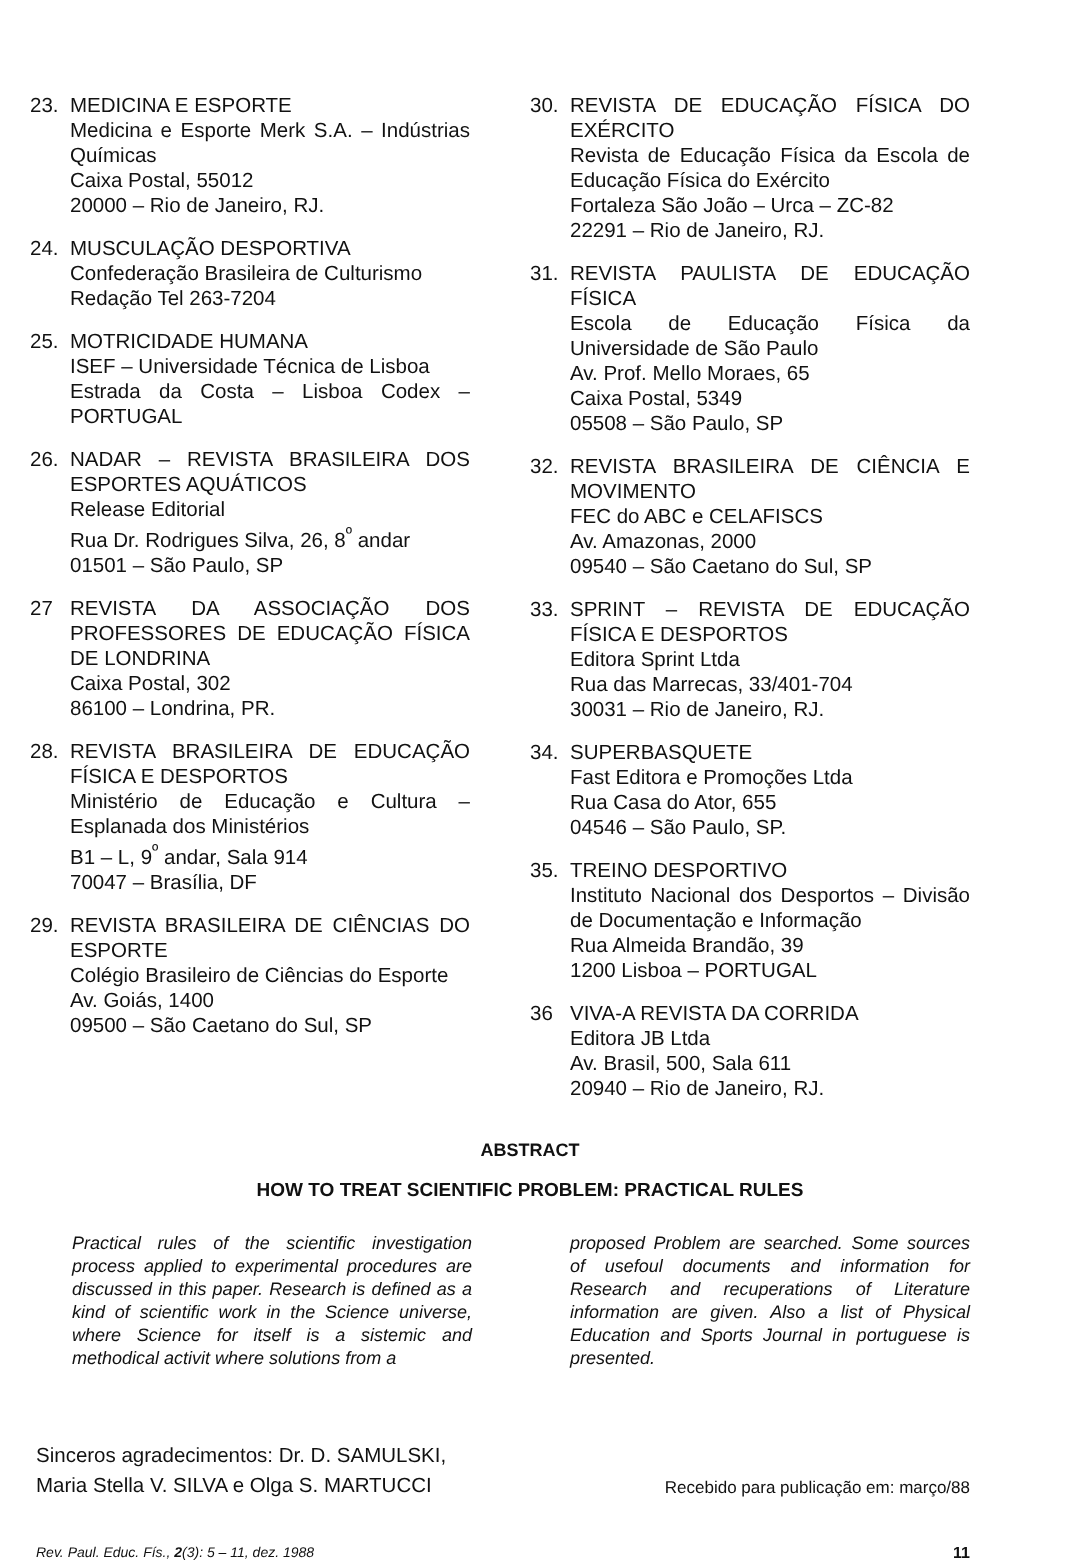23. MEDICINA E ESPORTE
Medicina e Esporte Merk S.A. – Indústrias Químicas
Caixa Postal, 55012
20000 – Rio de Janeiro, RJ.
24. MUSCULAÇÃO DESPORTIVA
Confederação Brasileira de Culturismo
Redação Tel 263-7204
25. MOTRICIDADE HUMANA
ISEF – Universidade Técnica de Lisboa
Estrada da Costa – Lisboa Codex – PORTUGAL
26. NADAR – REVISTA BRASILEIRA DOS ESPORTES AQUÁTICOS
Release Editorial
Rua Dr. Rodrigues Silva, 26, 8<sup>º</sup> andar
01501 – São Paulo, SP
27 REVISTA DA ASSOCIAÇÃO DOS PROFESSORES DE EDUCAÇÃO FÍSICA DE LONDRINA
Caixa Postal, 302
86100 – Londrina, PR.
28. REVISTA BRASILEIRA DE EDUCAÇÃO FÍSICA E DESPORTOS
Ministério de Educação e Cultura – Esplanada dos Ministérios
B1 – L, 9<sup>º</sup> andar, Sala 914
70047 – Brasília, DF
29. REVISTA BRASILEIRA DE CIÊNCIAS DO ESPORTE
Colégio Brasileiro de Ciências do Esporte
Av. Goiás, 1400
09500 – São Caetano do Sul, SP
30. REVISTA DE EDUCAÇÃO FÍSICA DO EXÉRCITO
Revista de Educação Física da Escola de Educação Física do Exército
Fortaleza São João – Urca – ZC-82
22291 – Rio de Janeiro, RJ.
31. REVISTA PAULISTA DE EDUCAÇÃO FÍSICA
Escola de Educação Física da Universidade de São Paulo
Av. Prof. Mello Moraes, 65
Caixa Postal, 5349
05508 – São Paulo, SP
32. REVISTA BRASILEIRA DE CIÊNCIA E MOVIMENTO
FEC do ABC e CELAFISCS
Av. Amazonas, 2000
09540 – São Caetano do Sul, SP
33. SPRINT – REVISTA DE EDUCAÇÃO FÍSICA E DESPORTOS
Editora Sprint Ltda
Rua das Marrecas, 33/401-704
30031 – Rio de Janeiro, RJ.
34. SUPERBASQUETE
Fast Editora e Promoções Ltda
Rua Casa do Ator, 655
04546 – São Paulo, SP.
35. TREINO DESPORTIVO
Instituto Nacional dos Desportos – Divisão de Documentação e Informação
Rua Almeida Brandão, 39
1200 Lisboa – PORTUGAL
36 VIVA-A REVISTA DA CORRIDA
Editora JB Ltda
Av. Brasil, 500, Sala 611
20940 – Rio de Janeiro, RJ.
ABSTRACT
HOW TO TREAT SCIENTIFIC PROBLEM: PRACTICAL RULES
Practical rules of the scientific investigation process applied to experimental procedures are discussed in this paper. Research is defined as a kind of scientific work in the Science universe, where Science for itself is a sistemic and methodical activit where solutions from a
proposed Problem are searched. Some sources of usefoul documents and information for Research and recuperations of Literature information are given. Also a list of Physical Education and Sports Journal in portuguese is presented.
Sinceros agradecimentos: Dr. D. SAMULSKI,
Maria Stella V. SILVA e Olga S. MARTUCCI
Recebido para publicação em: março/88
Rev. Paul. Educ. Fís., 2(3): 5 – 11, dez. 1988
11